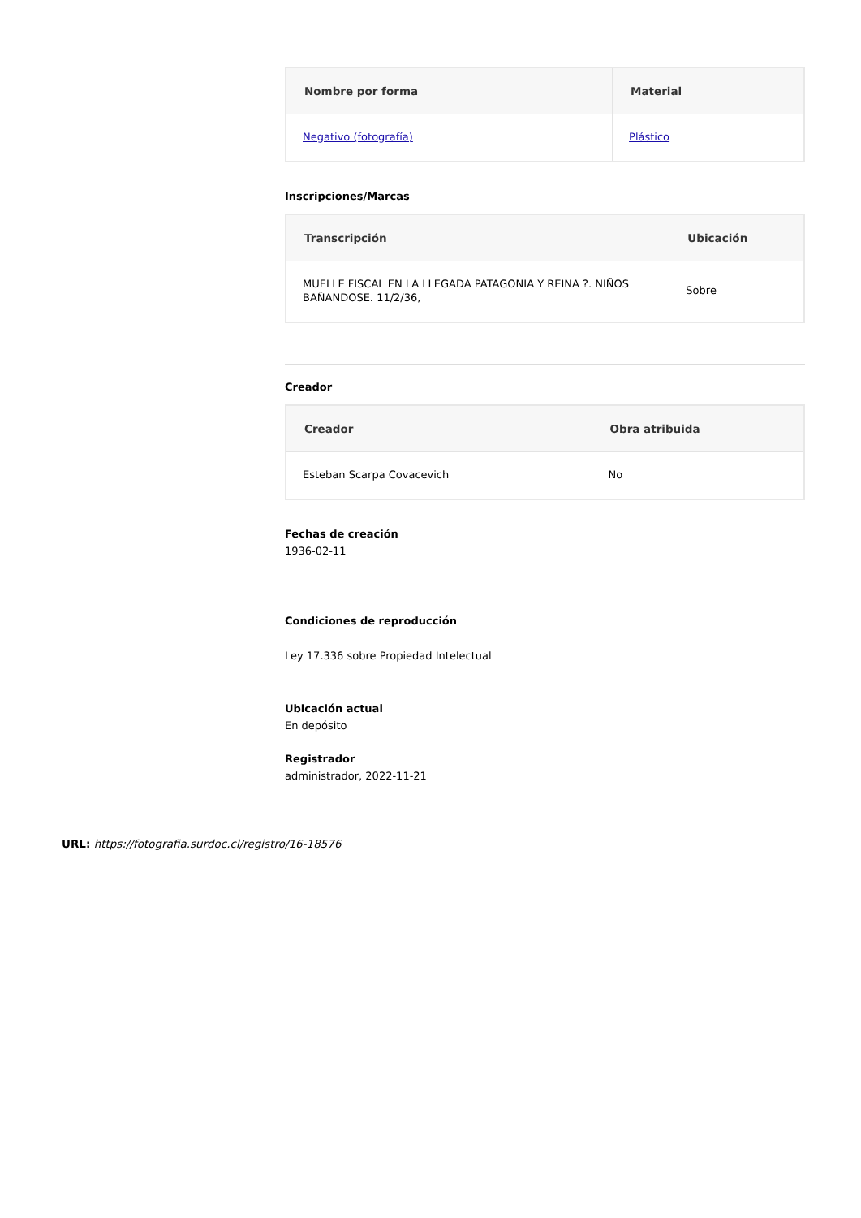| Nombre por forma | Material |
| --- | --- |
| Negativo (fotografía) | Plástico |
Inscripciones/Marcas
| Transcripción | Ubicación |
| --- | --- |
| MUELLE FISCAL EN LA LLEGADA PATAGONIA Y REINA ?. NIÑOS BAÑANDOSE. 11/2/36, | Sobre |
Creador
| Creador | Obra atribuida |
| --- | --- |
| Esteban Scarpa Covacevich | No |
Fechas de creación
1936-02-11
Condiciones de reproducción
Ley 17.336 sobre Propiedad Intelectual
Ubicación actual
En depósito
Registrador
administrador, 2022-11-21
URL: https://fotografia.surdoc.cl/registro/16-18576